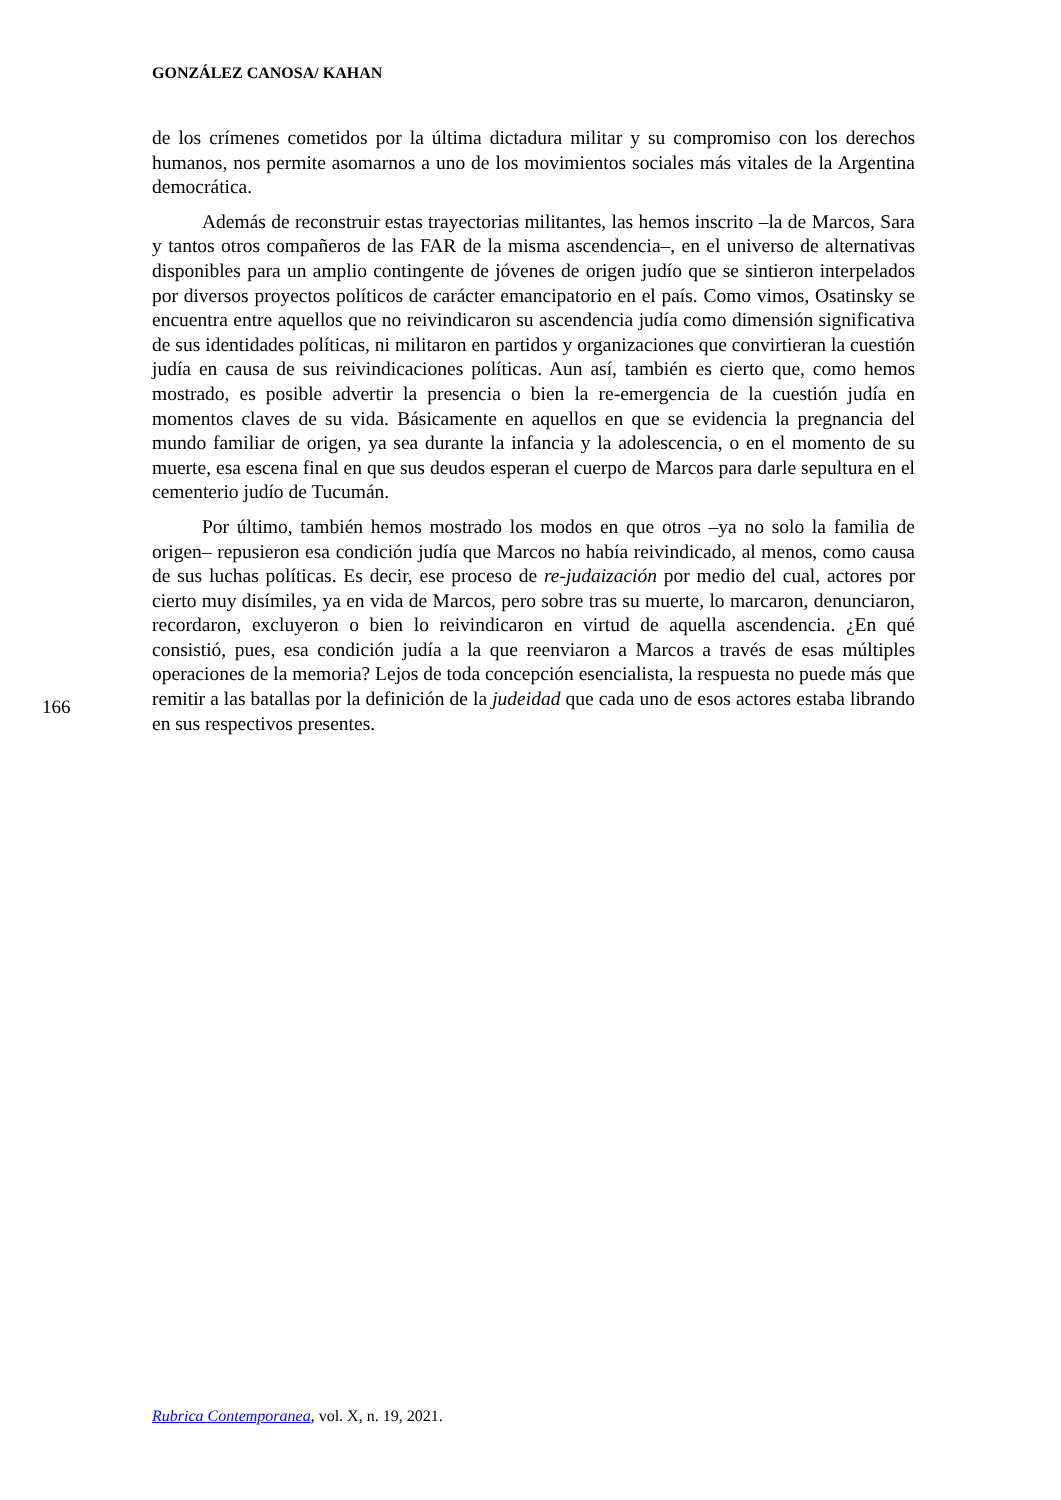GONZÁLEZ CANOSA/ KAHAN
de los crímenes cometidos por la última dictadura militar y su compromiso con los derechos humanos, nos permite asomarnos a uno de los movimientos sociales más vitales de la Argentina democrática.
Además de reconstruir estas trayectorias militantes, las hemos inscrito –la de Marcos, Sara y tantos otros compañeros de las FAR de la misma ascendencia–, en el universo de alternativas disponibles para un amplio contingente de jóvenes de origen judío que se sintieron interpelados por diversos proyectos políticos de carácter emancipatorio en el país. Como vimos, Osatinsky se encuentra entre aquellos que no reivindicaron su ascendencia judía como dimensión significativa de sus identidades políticas, ni militaron en partidos y organizaciones que convirtieran la cuestión judía en causa de sus reivindicaciones políticas. Aun así, también es cierto que, como hemos mostrado, es posible advertir la presencia o bien la re-emergencia de la cuestión judía en momentos claves de su vida. Básicamente en aquellos en que se evidencia la pregnancia del mundo familiar de origen, ya sea durante la infancia y la adolescencia, o en el momento de su muerte, esa escena final en que sus deudos esperan el cuerpo de Marcos para darle sepultura en el cementerio judío de Tucumán.
Por último, también hemos mostrado los modos en que otros –ya no solo la familia de origen– repusieron esa condición judía que Marcos no había reivindicado, al menos, como causa de sus luchas políticas. Es decir, ese proceso de re-judaización por medio del cual, actores por cierto muy disímiles, ya en vida de Marcos, pero sobre tras su muerte, lo marcaron, denunciaron, recordaron, excluyeron o bien lo reivindicaron en virtud de aquella ascendencia. ¿En qué consistió, pues, esa condición judía a la que reenviaron a Marcos a través de esas múltiples operaciones de la memoria? Lejos de toda concepción esencialista, la respuesta no puede más que remitir a las batallas por la definición de la judeidad que cada uno de esos actores estaba librando en sus respectivos presentes.
166
Rubrica Contemporanea, vol. X, n. 19, 2021.